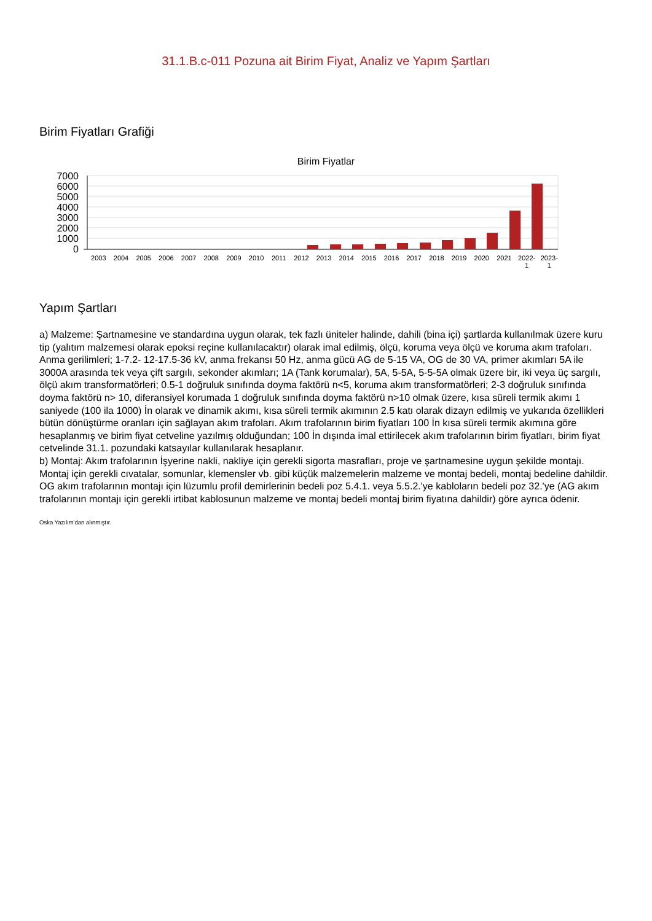31.1.B.c-011 Pozuna ait Birim Fiyat, Analiz ve Yapım Şartları
Birim Fiyatları Grafiği
Birim Fiyatlar
7000
6000
5000
4000
3000
2000
1000
0
2003 2004 2005 2006 2007 2008 2009 2010 2011 2012 2013 2014 2015 2016 2017 2018 2019 2020 2021 2022-
1 2023-
1
Yapım Şartları
a) Malzeme: Şartnamesine ve standardına uygun olarak, tek fazlı üniteler halinde, dahili (bina içi) şartlarda kullanılmak üzere kuru tip (yalıtım malzemesi olarak epoksi reçine kullanılacaktır) olarak imal edilmiş, ölçü, koruma veya ölçü ve koruma akım trafoları. Anma gerilimleri; 1-7.2- 12-17.5-36 kV, anma frekansı 50 Hz, anma gücü AG de 5-15 VA, OG de 30 VA, primer akımları 5A ile 3000A arasında tek veya çift sargılı, sekonder akımları; 1A (Tank korumalar), 5A, 5-5A, 5-5-5A olmak üzere bir, iki veya üç sargılı, ölçü akım transformatörleri; 0.5-1 doğruluk sınıfında doyma faktörü n<5, koruma akım transformatörleri; 2-3 doğruluk sınıfında doyma faktörü n> 10, diferansiyel korumada 1 doğruluk sınıfında doyma faktörü n>10 olmak üzere, kısa süreli termik akımı 1 saniyede (100 ila 1000) İn olarak ve dinamik akımı, kısa süreli termik akımının 2.5 katı olarak dizayn edilmiş ve yukarıda özellikleri bütün dönüştürme oranları için sağlayan akım trafoları. Akım trafolarının birim fiyatları 100 İn kısa süreli termik akımına göre hesaplanmış ve birim fiyat cetveline yazılmış olduğundan; 100 İn dışında imal ettirilecek akım trafolarının birim fiyatları, birim fiyat cetvelinde 31.1. pozundaki katsayılar kullanılarak hesaplanır.
b) Montaj: Akım trafolarının İşyerine nakli, nakliye için gerekli sigorta masrafları, proje ve şartnamesine uygun şekilde montajı. Montaj için gerekli cıvatalar, somunlar, klemensler vb. gibi küçük malzemelerin malzeme ve montaj bedeli, montaj bedeline dahildir. OG akım trafolarının montajı için lüzumlu profil demirlerinin bedeli poz 5.4.1. veya 5.5.2.'ye kabloların bedeli poz 32.'ye (AG akım trafolarının montajı için gerekli irtibat kablosunun malzeme ve montaj bedeli montaj birim fiyatına dahildir) göre ayrıca ödenir.
Oska Yazılım'dan alınmıştır.